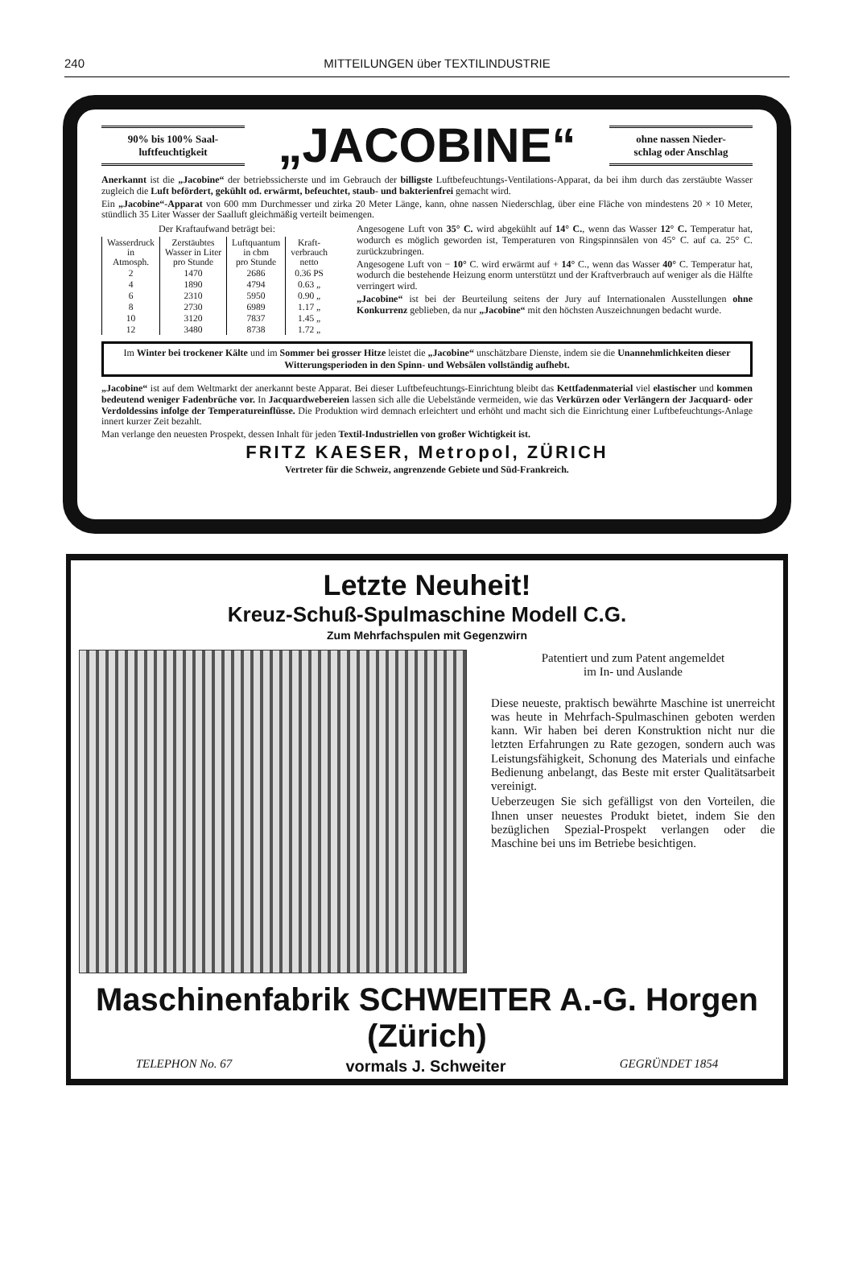240 MITTEILUNGEN über TEXTILINDUSTRIE
90% bis 100% Saal-
luftfeuchtigkeit
„JACOBINE“
ohne nassen Nieder-
schlag oder Anschlag
Anerkannt ist die „Jacobine“ der betriebssicherste und im Gebrauch der billigste Luftbefeuchtungs-Ventilations-Apparat, da bei ihm durch das zerstäubte Wasser zugleich die Luft befördert, gekühlt od. erwärmt, befeuchtet, staub- und bakterienfrei gemacht wird.
Ein „Jacobine“-Apparat von 600 mm Durchmesser und zirka 20 Meter Länge, kann, ohne nassen Niederschlag, über eine Fläche von mindestens 20 × 10 Meter, stündlich 35 Liter Wasser der Saalluft gleichmäßig verteilt beimengen.
Der Kraftaufwand beträgt bei:
| Wasserdruck in Atmosph. | Zerstäubtes Wasser in Liter pro Stunde | Luftquantum in cbm pro Stunde | Kraft- verbrauch netto |
| --- | --- | --- | --- |
| 2 | 1470 | 2686 | 0.36 PS |
| 4 | 1890 | 4794 | 0.63 „ |
| 6 | 2310 | 5950 | 0.90 „ |
| 8 | 2730 | 6989 | 1.17 „ |
| 10 | 3120 | 7837 | 1.45 „ |
| 12 | 3480 | 8738 | 1.72 „ |
Angesogene Luft von 35° C. wird abgekühlt auf 14° C., wenn das Wasser 12° C. Temperatur hat, wodurch es möglich geworden ist, Temperaturen von Ringspinnsälen von 45° C. auf ca. 25° C. zurückzubringen.
Angesogene Luft von − 10° C. wird erwärmt auf + 14° C., wenn das Wasser 40° C. Temperatur hat, wodurch die bestehende Heizung enorm unterstützt und der Kraftverbrauch auf weniger als die Hälfte verringert wird.
„Jacobine“ ist bei der Beurteilung seitens der Jury auf Internationalen Ausstellungen ohne Konkurrenz geblieben, da nur „Jacobine“ mit den höchsten Auszeichnungen bedacht wurde.
Im Winter bei trockener Kälte und im Sommer bei grosser Hitze leistet die „Jacobine“ unschätzbare Dienste, indem sie die Unannehmlichkeiten dieser Witterungsperioden in den Spinn- und Websälen vollständig aufhebt.
„Jacobine“ ist auf dem Weltmarkt der anerkannt beste Apparat. Bei dieser Luftbefeuchtungs-Einrichtung bleibt das Kettfadenmaterial viel elastischer und kommen bedeutend weniger Fadenbrüche vor. In Jacquardwebereien lassen sich alle die Uebelstände vermeiden, wie das Verkürzen oder Verlängern der Jacquard- oder Verdoldessins infolge der Temperatureinflüsse. Die Produktion wird demnach erleichtert und erhöht und macht sich die Einrichtung einer Luftbefeuchtungs-Anlage innert kurzer Zeit bezahlt.
Man verlange den neuesten Prospekt, dessen Inhalt für jeden Textil-Industriellen von großer Wichtigkeit ist.
FRITZ KAESER, Metropol, ZÜRICH
Vertreter für die Schweiz, angrenzende Gebiete und Süd-Frankreich.
Letzte Neuheit!
Kreuz-Schuß-Spulmaschine Modell C.G.
Zum Mehrfachspulen mit Gegenzwirn
Patentiert und zum Patent angemeldet
im In- und Auslande
Diese neueste, praktisch bewährte Maschine ist unerreicht was heute in Mehrfach-Spulmaschinen geboten werden kann. Wir haben bei deren Konstruktion nicht nur die letzten Erfahrungen zu Rate gezogen, sondern auch was Leistungsfähigkeit, Schonung des Materials und einfache Bedienung anbelangt, das Beste mit erster Qualitätsarbeit vereinigt.
Ueberzeugen Sie sich gefälligst von den Vorteilen, die Ihnen unser neuestes Produkt bietet, indem Sie den bezüglichen Spezial-Prospekt verlangen oder die Maschine bei uns im Betriebe besichtigen.
Maschinenfabrik SCHWEITER A.-G. Horgen (Zürich)
TELEPHON No. 67 vormals J. Schweiter GEGRÜNDET 1854